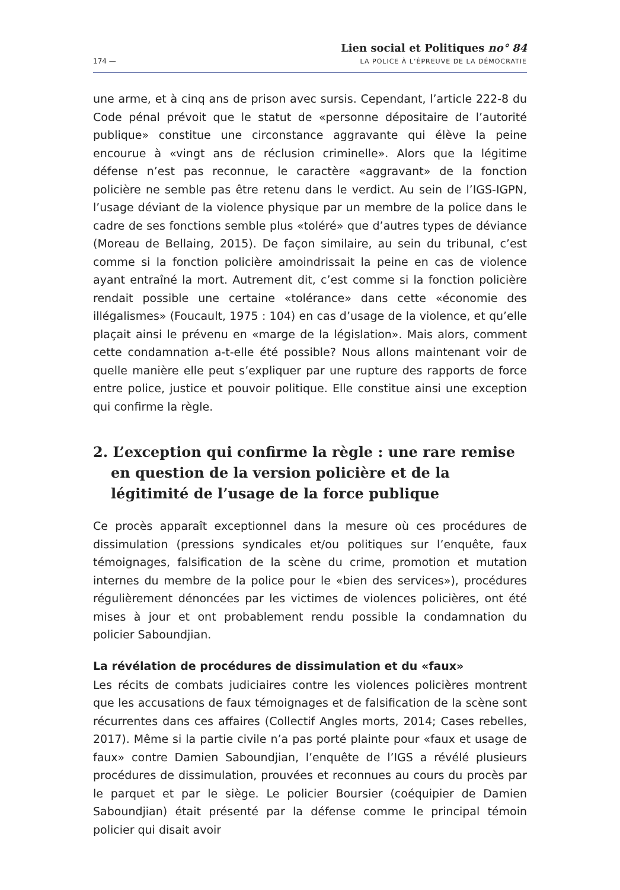174 —
Lien social et Politiques no° 84
LA POLICE À L’ÉPREUVE DE LA DÉMOCRATIE
une arme, et à cinq ans de prison avec sursis. Cependant, l’article 222-8 du Code pénal prévoit que le statut de «personne dépositaire de l’autorité publique» constitue une circonstance aggravante qui élève la peine encourue à «vingt ans de réclusion criminelle». Alors que la légitime défense n’est pas reconnue, le caractère «aggravant» de la fonction policière ne semble pas être retenu dans le verdict. Au sein de l’IGS-IGPN, l’usage déviant de la violence physique par un membre de la police dans le cadre de ses fonctions semble plus «toléré» que d’autres types de déviance (Moreau de Bellaing, 2015). De façon similaire, au sein du tribunal, c’est comme si la fonction policière amoindrissait la peine en cas de violence ayant entraîné la mort. Autrement dit, c’est comme si la fonction policière rendait possible une certaine «tolérance» dans cette «économie des illégalismes» (Foucault, 1975 : 104) en cas d’usage de la violence, et qu’elle plaçait ainsi le prévenu en «marge de la législation». Mais alors, comment cette condamnation a-t-elle été possible? Nous allons maintenant voir de quelle manière elle peut s’expliquer par une rupture des rapports de force entre police, justice et pouvoir politique. Elle constitue ainsi une exception qui confirme la règle.
2. L’exception qui confirme la règle : une rare remise en question de la version policière et de la légitimité de l’usage de la force publique
Ce procès apparaît exceptionnel dans la mesure où ces procédures de dissimulation (pressions syndicales et/ou politiques sur l’enquête, faux témoignages, falsification de la scène du crime, promotion et mutation internes du membre de la police pour le «bien des services»), procédures régulièrement dénoncées par les victimes de violences policières, ont été mises à jour et ont probablement rendu possible la condamnation du policier Saboundjian.
La révélation de procédures de dissimulation et du «faux»
Les récits de combats judiciaires contre les violences policières montrent que les accusations de faux témoignages et de falsification de la scène sont récurrentes dans ces affaires (Collectif Angles morts, 2014; Cases rebelles, 2017). Même si la partie civile n’a pas porté plainte pour «faux et usage de faux» contre Damien Saboundjian, l’enquête de l’IGS a révélé plusieurs procédures de dissimulation, prouvées et reconnues au cours du procès par le parquet et par le siège. Le policier Boursier (coéquipier de Damien Saboundjian) était présenté par la défense comme le principal témoin policier qui disait avoir